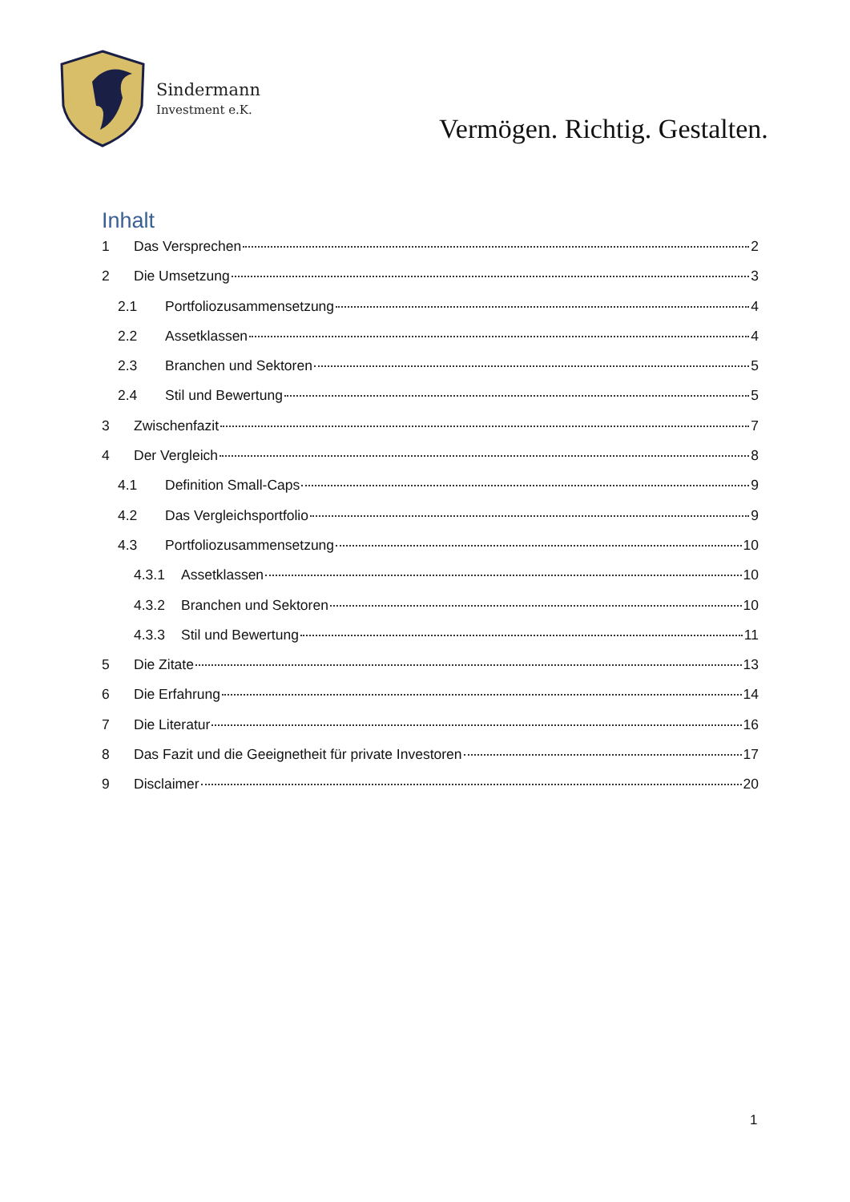Sindermann
Investment e.K.
Vermögen. Richtig. Gestalten.
Inhalt
1 Das Versprechen 2
2 Die Umsetzung 3
2.1 Portfoliozusammensetzung 4
2.2 Assetklassen 4
2.3 Branchen und Sektoren 5
2.4 Stil und Bewertung 5
3 Zwischenfazit 7
4 Der Vergleich 8
4.1 Definition Small-Caps 9
4.2 Das Vergleichsportfolio 9
4.3 Portfoliozusammensetzung 10
4.3.1 Assetklassen 10
4.3.2 Branchen und Sektoren 10
4.3.3 Stil und Bewertung 11
5 Die Zitate 13
6 Die Erfahrung 14
7 Die Literatur 16
8 Das Fazit und die Geeignetheit für private Investoren 17
9 Disclaimer 20
1